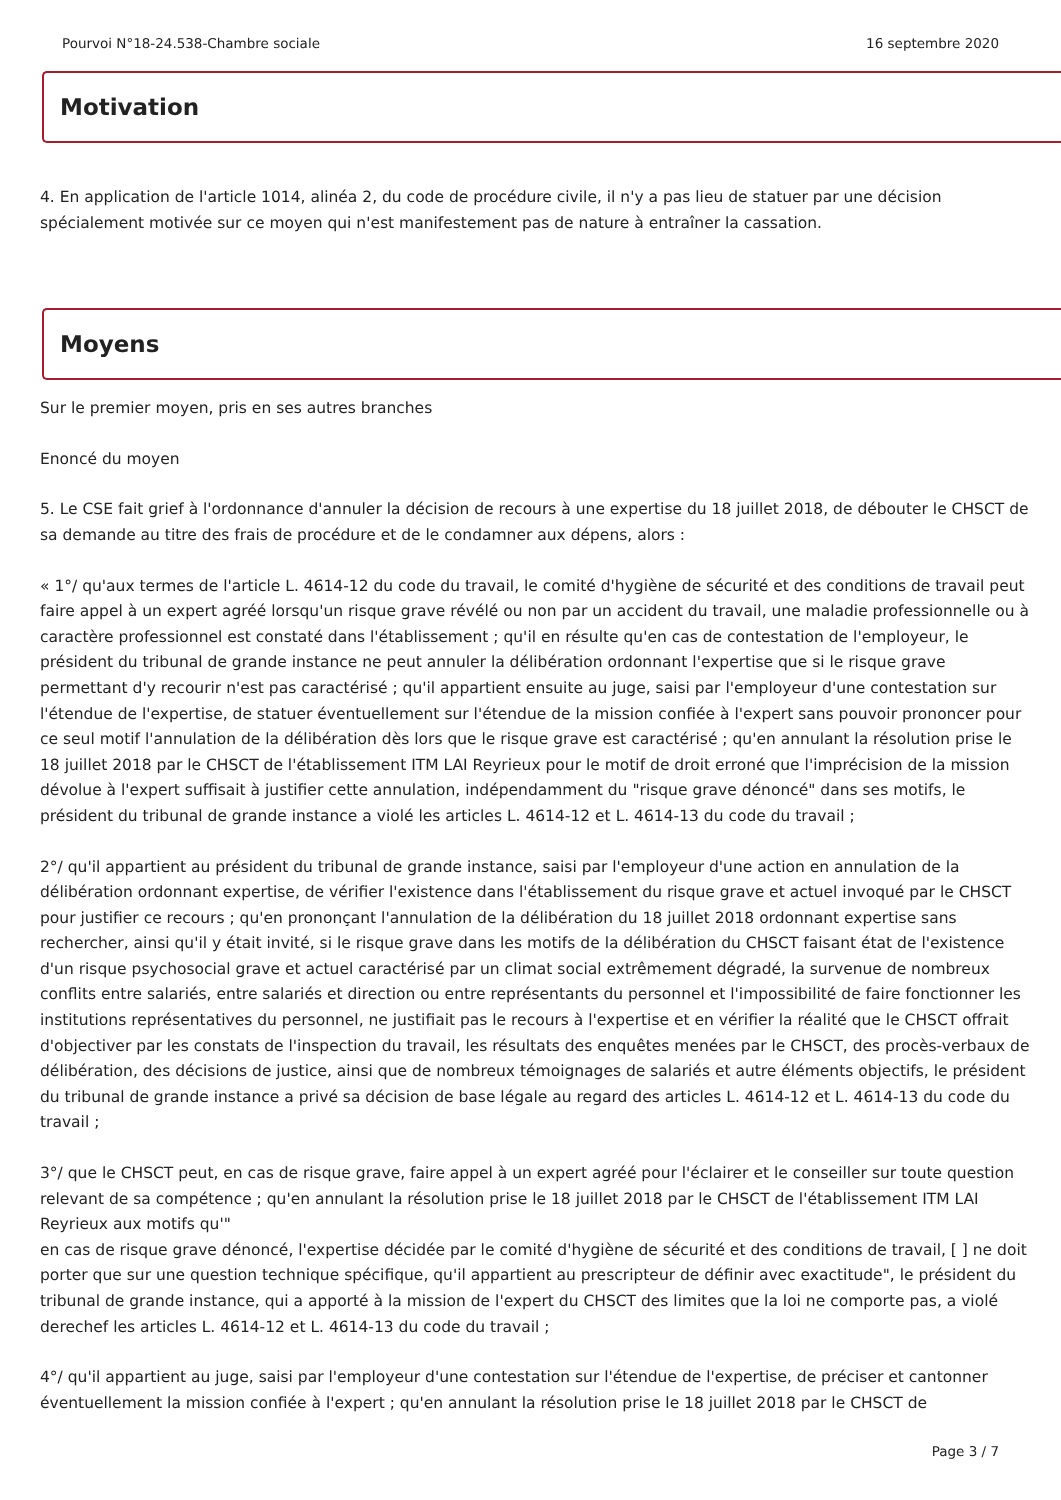Pourvoi N°18-24.538-Chambre sociale 16 septembre 2020
Motivation
4. En application de l'article 1014, alinéa 2, du code de procédure civile, il n'y a pas lieu de statuer par une décision spécialement motivée sur ce moyen qui n'est manifestement pas de nature à entraîner la cassation.
Moyens
Sur le premier moyen, pris en ses autres branches
Enoncé du moyen
5. Le CSE fait grief à l'ordonnance d'annuler la décision de recours à une expertise du 18 juillet 2018, de débouter le CHSCT de sa demande au titre des frais de procédure et de le condamner aux dépens, alors :
« 1°/ qu'aux termes de l'article L. 4614-12 du code du travail, le comité d'hygiène de sécurité et des conditions de travail peut faire appel à un expert agréé lorsqu'un risque grave révélé ou non par un accident du travail, une maladie professionnelle ou à caractère professionnel est constaté dans l'établissement ; qu'il en résulte qu'en cas de contestation de l'employeur, le président du tribunal de grande instance ne peut annuler la délibération ordonnant l'expertise que si le risque grave permettant d'y recourir n'est pas caractérisé ; qu'il appartient ensuite au juge, saisi par l'employeur d'une contestation sur l'étendue de l'expertise, de statuer éventuellement sur l'étendue de la mission confiée à l'expert sans pouvoir prononcer pour ce seul motif l'annulation de la délibération dès lors que le risque grave est caractérisé ; qu'en annulant la résolution prise le 18 juillet 2018 par le CHSCT de l'établissement ITM LAI Reyrieux pour le motif de droit erroné que l'imprécision de la mission dévolue à l'expert suffisait à justifier cette annulation, indépendamment du "risque grave dénoncé" dans ses motifs, le président du tribunal de grande instance a violé les articles L. 4614-12 et L. 4614-13 du code du travail ;
2°/ qu'il appartient au président du tribunal de grande instance, saisi par l'employeur d'une action en annulation de la délibération ordonnant expertise, de vérifier l'existence dans l'établissement du risque grave et actuel invoqué par le CHSCT pour justifier ce recours ; qu'en prononçant l'annulation de la délibération du 18 juillet 2018 ordonnant expertise sans rechercher, ainsi qu'il y était invité, si le risque grave dans les motifs de la délibération du CHSCT faisant état de l'existence d'un risque psychosocial grave et actuel caractérisé par un climat social extrêmement dégradé, la survenue de nombreux conflits entre salariés, entre salariés et direction ou entre représentants du personnel et l'impossibilité de faire fonctionner les institutions représentatives du personnel, ne justifiait pas le recours à l'expertise et en vérifier la réalité que le CHSCT offrait d'objectiver par les constats de l'inspection du travail, les résultats des enquêtes menées par le CHSCT, des procès-verbaux de délibération, des décisions de justice, ainsi que de nombreux témoignages de salariés et autre éléments objectifs, le président du tribunal de grande instance a privé sa décision de base légale au regard des articles L. 4614-12 et L. 4614-13 du code du travail ;
3°/ que le CHSCT peut, en cas de risque grave, faire appel à un expert agréé pour l'éclairer et le conseiller sur toute question relevant de sa compétence ; qu'en annulant la résolution prise le 18 juillet 2018 par le CHSCT de l'établissement ITM LAI Reyrieux aux motifs qu'"
en cas de risque grave dénoncé, l'expertise décidée par le comité d'hygiène de sécurité et des conditions de travail, [ ] ne doit porter que sur une question technique spécifique, qu'il appartient au prescripteur de définir avec exactitude", le président du tribunal de grande instance, qui a apporté à la mission de l'expert du CHSCT des limites que la loi ne comporte pas, a violé derechef les articles L. 4614-12 et L. 4614-13 du code du travail ;
4°/ qu'il appartient au juge, saisi par l'employeur d'une contestation sur l'étendue de l'expertise, de préciser et cantonner éventuellement la mission confiée à l'expert ; qu'en annulant la résolution prise le 18 juillet 2018 par le CHSCT de
Page 3 / 7